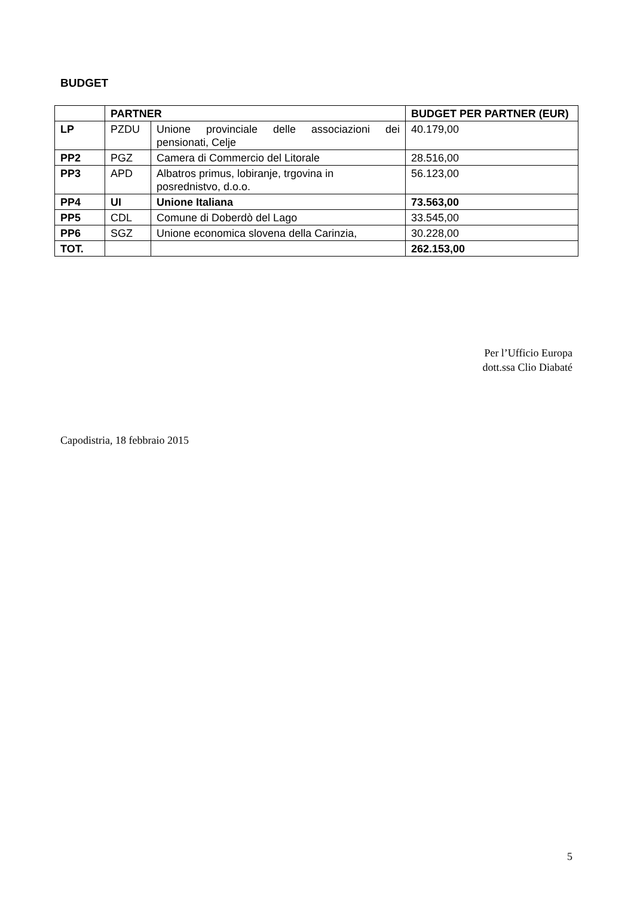BUDGET
| | PARTNER | | BUDGET PER PARTNER (EUR) |
| --- | --- | --- | --- |
| LP | PZDU | Unione provinciale delle associazioni dei pensionati, Celje | 40.179,00 |
| PP2 | PGZ | Camera di Commercio del Litorale | 28.516,00 |
| PP3 | APD | Albatros primus, lobiranje, trgovina in posrednistvo, d.o.o. | 56.123,00 |
| PP4 | UI | Unione Italiana | 73.563,00 |
| PP5 | CDL | Comune di Doberdò del Lago | 33.545,00 |
| PP6 | SGZ | Unione economica slovena della Carinzia, | 30.228,00 |
| TOT. | | | 262.153,00 |
Per l’Ufficio Europa
dott.ssa Clio Diabaté
Capodistria, 18 febbraio 2015
5